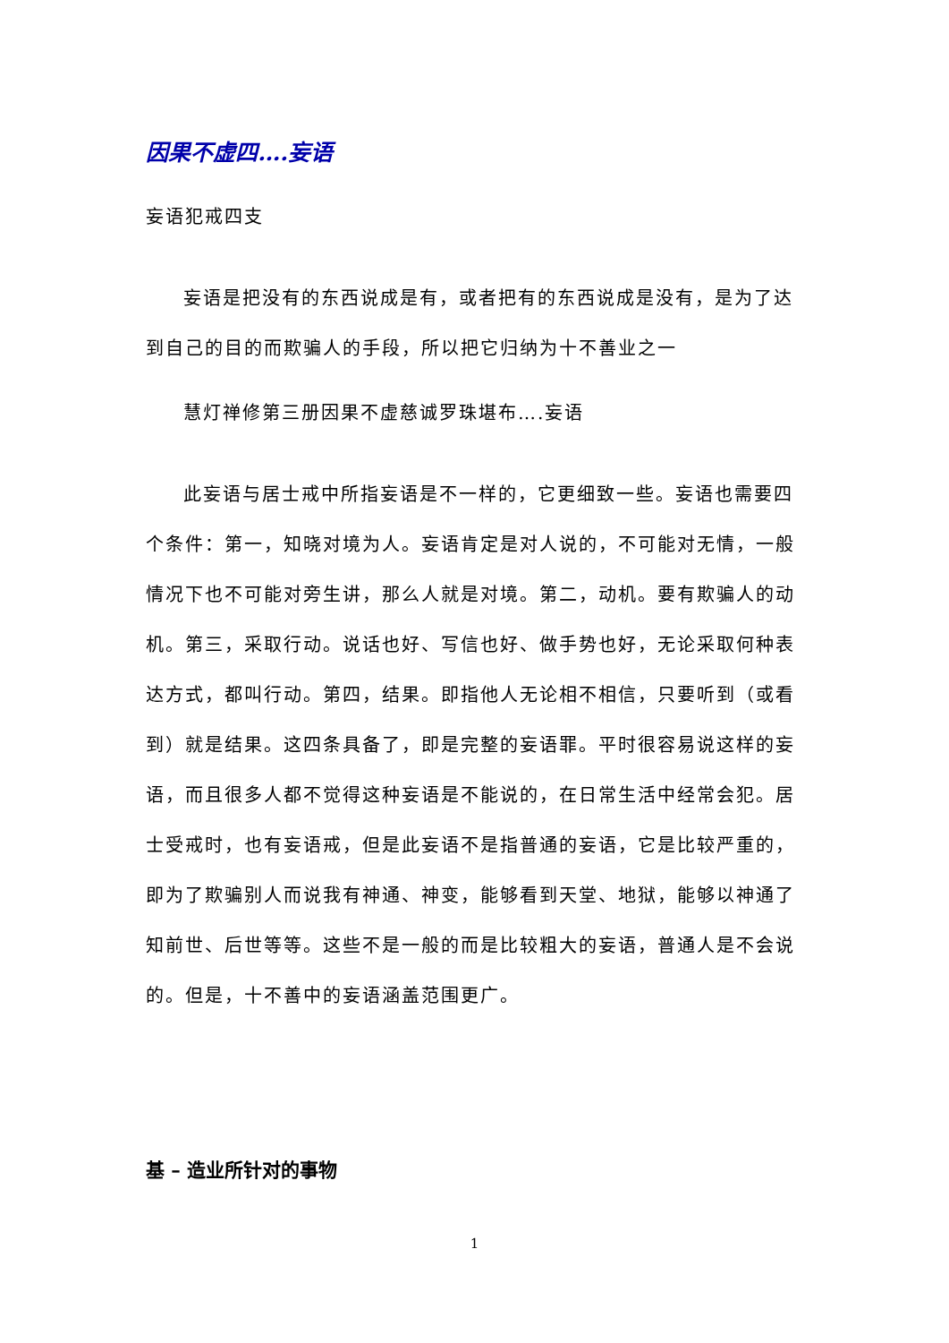因果不虚四….妄语
妄语犯戒四支
妄语是把没有的东西说成是有，或者把有的东西说成是没有，是为了达到自己的目的而欺骗人的手段，所以把它归纳为十不善业之一
慧灯禅修第三册因果不虚慈诚罗珠堪布….妄语
此妄语与居士戒中所指妄语是不一样的，它更细致一些。妄语也需要四个条件：第一，知晓对境为人。妄语肯定是对人说的，不可能对无情，一般情况下也不可能对旁生讲，那么人就是对境。第二，动机。要有欺骗人的动机。第三，采取行动。说话也好、写信也好、做手势也好，无论采取何种表达方式，都叫行动。第四，结果。即指他人无论相不相信，只要听到（或看到）就是结果。这四条具备了，即是完整的妄语罪。平时很容易说这样的妄语，而且很多人都不觉得这种妄语是不能说的，在日常生活中经常会犯。居士受戒时，也有妄语戒，但是此妄语不是指普通的妄语，它是比较严重的，即为了欺骗别人而说我有神通、神变，能够看到天堂、地狱，能够以神通了知前世、后世等等。这些不是一般的而是比较粗大的妄语，普通人是不会说的。但是，十不善中的妄语涵盖范围更广。
基 – 造业所针对的事物
1